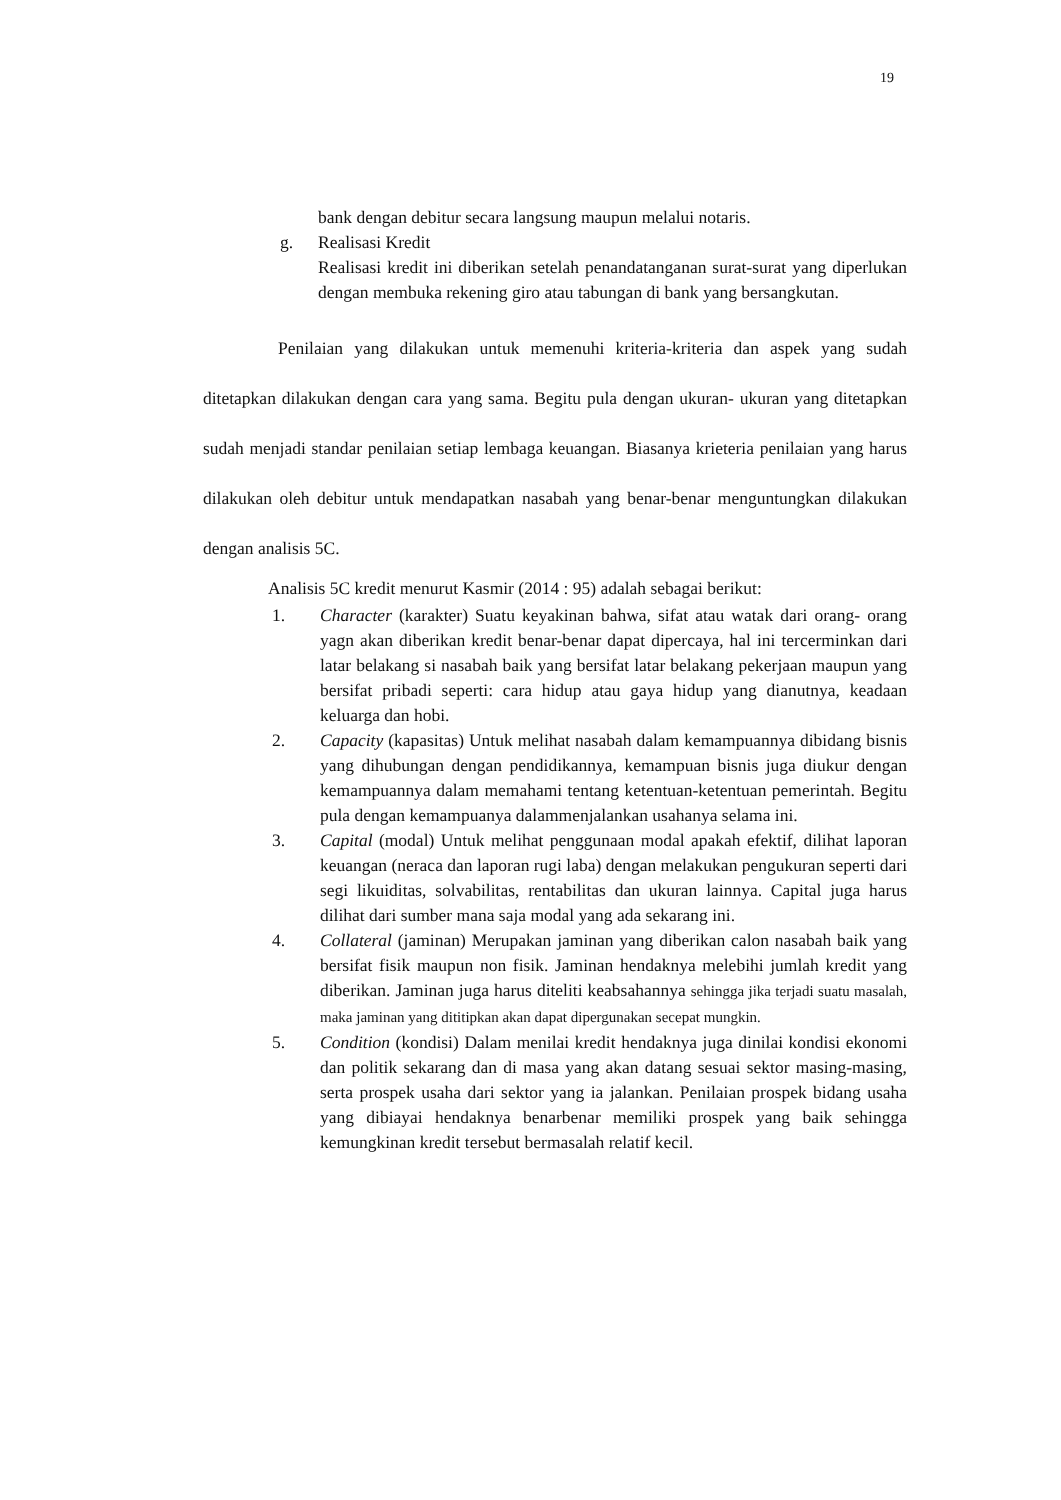19
bank dengan debitur secara langsung maupun melalui notaris.
g. Realisasi Kredit
Realisasi kredit ini diberikan setelah penandatanganan surat-surat yang diperlukan dengan membuka rekening giro atau tabungan di bank yang bersangkutan.
Penilaian yang dilakukan untuk memenuhi kriteria-kriteria dan aspek yang sudah ditetapkan dilakukan dengan cara yang sama. Begitu pula dengan ukuran- ukuran yang ditetapkan sudah menjadi standar penilaian setiap lembaga keuangan. Biasanya krieteria penilaian yang harus dilakukan oleh debitur untuk mendapatkan nasabah yang benar-benar menguntungkan dilakukan dengan analisis 5C.
Analisis 5C kredit menurut Kasmir (2014 : 95) adalah sebagai berikut:
1. Character (karakter) Suatu keyakinan bahwa, sifat atau watak dari orang- orang yagn akan diberikan kredit benar-benar dapat dipercaya, hal ini tercerminkan dari latar belakang si nasabah baik yang bersifat latar belakang pekerjaan maupun yang bersifat pribadi seperti: cara hidup atau gaya hidup yang dianutnya, keadaan keluarga dan hobi.
2. Capacity (kapasitas) Untuk melihat nasabah dalam kemampuannya dibidang bisnis yang dihubungan dengan pendidikannya, kemampuan bisnis juga diukur dengan kemampuannya dalam memahami tentang ketentuan-ketentuan pemerintah. Begitu pula dengan kemampuanya dalammenjalankan usahanya selama ini.
3. Capital (modal) Untuk melihat penggunaan modal apakah efektif, dilihat laporan keuangan (neraca dan laporan rugi laba) dengan melakukan pengukuran seperti dari segi likuiditas, solvabilitas, rentabilitas dan ukuran lainnya. Capital juga harus dilihat dari sumber mana saja modal yang ada sekarang ini.
4. Collateral (jaminan) Merupakan jaminan yang diberikan calon nasabah baik yang bersifat fisik maupun non fisik. Jaminan hendaknya melebihi jumlah kredit yang diberikan. Jaminan juga harus diteliti keabsahannya sehingga jika terjadi suatu masalah, maka jaminan yang dititipkan akan dapat dipergunakan secepat mungkin.
5. Condition (kondisi) Dalam menilai kredit hendaknya juga dinilai kondisi ekonomi dan politik sekarang dan di masa yang akan datang sesuai sektor masing-masing, serta prospek usaha dari sektor yang ia jalankan. Penilaian prospek bidang usaha yang dibiayai hendaknya benarbenar memiliki prospek yang baik sehingga kemungkinan kredit tersebut bermasalah relatif kecil.